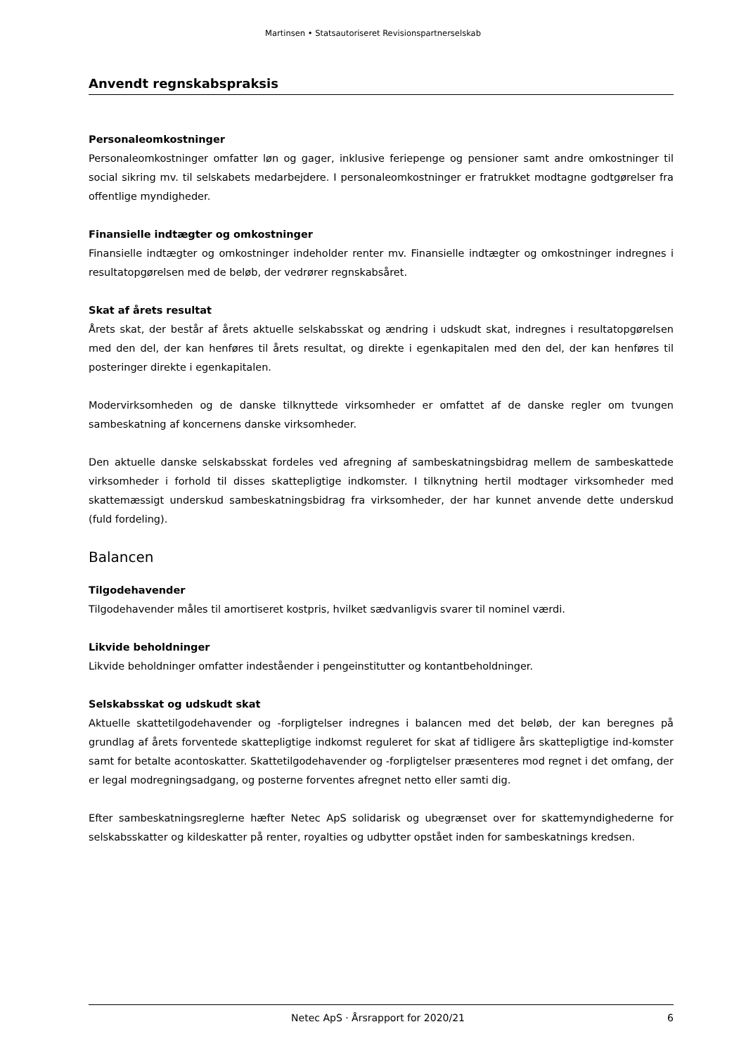Martinsen • Statsautoriseret Revisionspartnerselskab
Anvendt regnskabspraksis
Personaleomkostninger
Personaleomkostninger omfatter løn og gager, inklusive feriepenge og pensioner samt andre omkostninger til social sikring mv. til selskabets medarbejdere. I personaleomkostninger er fratrukket modtagne godtgørelser fra offentlige myndigheder.
Finansielle indtægter og omkostninger
Finansielle indtægter og omkostninger indeholder renter mv. Finansielle indtægter og omkostninger indregnes i resultatopgørelsen med de beløb, der vedrører regnskabsåret.
Skat af årets resultat
Årets skat, der består af årets aktuelle selskabsskat og ændring i udskudt skat, indregnes i resultatopgørelsen med den del, der kan henføres til årets resultat, og direkte i egenkapitalen med den del, der kan henføres til posteringer direkte i egenkapitalen.
Modervirksomheden og de danske tilknyttede virksomheder er omfattet af de danske regler om tvungen sambeskatning af koncernens danske virksomheder.
Den aktuelle danske selskabsskat fordeles ved afregning af sambeskatningsbidrag mellem de sambeskattede virksomheder i forhold til disses skattepligtige indkomster. I tilknytning hertil modtager virksomheder med skattemæssigt underskud sambeskatningsbidrag fra virksomheder, der har kunnet anvende dette underskud (fuld fordeling).
Balancen
Tilgodehavender
Tilgodehavender måles til amortiseret kostpris, hvilket sædvanligvis svarer til nominel værdi.
Likvide beholdninger
Likvide beholdninger omfatter indeståender i pengeinstitutter og kontantbeholdninger.
Selskabsskat og udskudt skat
Aktuelle skattetilgodehavender og -forpligtelser indregnes i balancen med det beløb, der kan beregnes på grundlag af årets forventede skattepligtige indkomst reguleret for skat af tidligere års skattepligtige ind-komster samt for betalte acontoskatter. Skattetilgodehavender og -forpligtelser præsenteres mod regnet i det omfang, der er legal modregningsadgang, og posterne forventes afregnet netto eller samti dig.
Efter sambeskatningsreglerne hæfter Netec ApS solidarisk og ubegrænset over for skattemyndighederne for selskabsskatter og kildeskatter på renter, royalties og udbytter opstået inden for sambeskatnings kredsen.
Netec ApS · Årsrapport for 2020/21 6